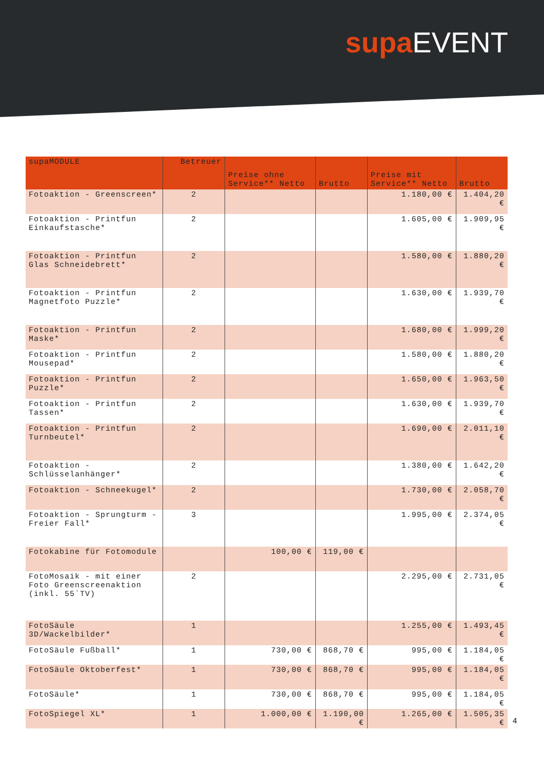supa EVENT
| supaMODULE | Betreuer | Preise ohne Service** Netto | Brutto | Preise mit Service** Netto | Brutto |
| --- | --- | --- | --- | --- | --- |
| Fotoaktion - Greenscreen* | 2 | | | 1.180,00 € | 1.404,20 € |
| Fotoaktion - Printfun Einkaufstasche* | 2 | | | 1.605,00 € | 1.909,95 € |
| Fotoaktion - Printfun Glas Schneidebrett* | 2 | | | 1.580,00 € | 1.880,20 € |
| Fotoaktion - Printfun Magnetfoto Puzzle* | 2 | | | 1.630,00 € | 1.939,70 € |
| Fotoaktion - Printfun Maske* | 2 | | | 1.680,00 € | 1.999,20 € |
| Fotoaktion - Printfun Mousepad* | 2 | | | 1.580,00 € | 1.880,20 € |
| Fotoaktion - Printfun Puzzle* | 2 | | | 1.650,00 € | 1.963,50 € |
| Fotoaktion - Printfun Tassen* | 2 | | | 1.630,00 € | 1.939,70 € |
| Fotoaktion - Printfun Turnbeutel* | 2 | | | 1.690,00 € | 2.011,10 € |
| Fotoaktion - Schlüsselanhänger* | 2 | | | 1.380,00 € | 1.642,20 € |
| Fotoaktion - Schneekugel* | 2 | | | 1.730,00 € | 2.058,70 € |
| Fotoaktion - Sprungturm -Freier Fall* | 3 | | | 1.995,00 € | 2.374,05 € |
| Fotokabine für Fotomodule | | 100,00 € | 119,00 € | | |
| FotoMosaik - mit einer Foto Greenscreenaktion (inkl. 55`TV) | 2 | | | 2.295,00 € | 2.731,05 € |
| FotoSäule 3D/Wackelbilder* | 1 | | | 1.255,00 € | 1.493,45 € |
| FotoSäule Fußball* | 1 | 730,00 € | 868,70 € | 995,00 € | 1.184,05 € |
| FotoSäule Oktoberfest* | 1 | 730,00 € | 868,70 € | 995,00 € | 1.184,05 € |
| FotoSäule* | 1 | 730,00 € | 868,70 € | 995,00 € | 1.184,05 € |
| FotoSpiegel XL* | 1 | 1.000,00 € | 1.190,00 € | 1.265,00 € | 1.505,35 € |
4